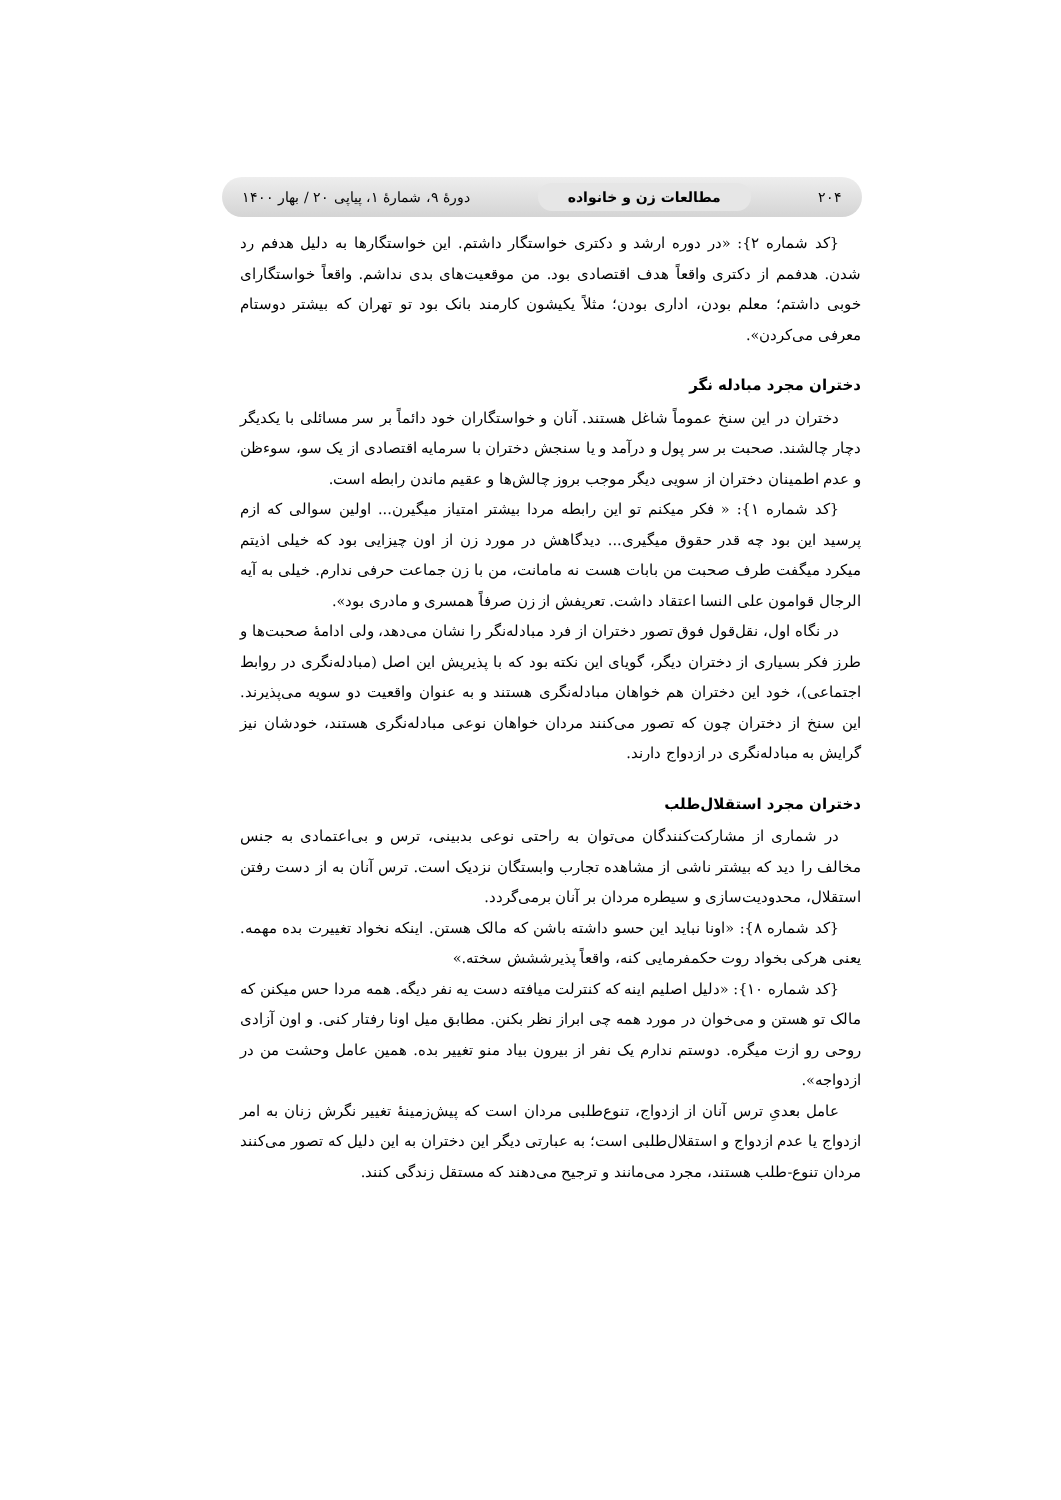۲۰۴ مطالعات زن و خانواده دورهٔ ۹، شمارهٔ ۱، پیاپی ۲۰ / بهار ۱۴۰۰
{کد شماره ۲}: «در دوره ارشد و دکتری خواستگار داشتم. این خواستگارها به دلیل هدفم رد شدن. هدفمم از دکتری واقعاً هدف اقتصادی بود. من موقعیت‌های بدی نداشم. واقعاً خواستگارای خوبی داشتم؛ معلم بودن، اداری بودن؛ مثلاً یکیشون کارمند بانک بود تو تهران که بیشتر دوستام معرفی می‌کردن».
دختران مجرد مبادله نگر
دختران در این سنخ عموماً شاغل هستند. آنان و خواستگاران خود دائماً بر سر مسائلی با یکدیگر دچار چالشند. صحبت بر سر پول و درآمد و یا سنجش دختران با سرمایه اقتصادی از یک سو، سوءظن و عدم اطمینان دختران از سویی دیگر موجب بروز چالش‌ها و عقیم ماندن رابطه است.
{کد شماره ۱}: « فکر میکنم تو این رابطه مردا بیشتر امتیاز میگیرن... اولین سوالی که ازم پرسید این بود چه قدر حقوق میگیری... دیدگاهش در مورد زن از اون چیزایی بود که خیلی اذیتم میکرد میگفت طرف صحبت من بابات هست نه مامانت، من با زن جماعت حرفی ندارم. خیلی به آیه الرجال قوامون علی النسا اعتقاد داشت. تعریفش از زن صرفاً همسری و مادری بود».
در نگاه اول، نقل‌قول فوق تصور دختران از فرد مبادله‌نگر را نشان می‌دهد، ولی ادامهٔ صحبت‌ها و طرز فکر بسیاری از دختران دیگر، گویای این نکته بود که با پذیریش این اصل (مبادله‌نگری در روابط اجتماعی)، خود این دختران هم خواهان مبادله‌نگری هستند و به عنوان واقعیت دو سویه می‌پذیرند. این سنخ از دختران چون که تصور می‌کنند مردان خواهان نوعی مبادله‌نگری هستند، خودشان نیز گرایش به مبادله‌نگری در ازدواج دارند.
دختران مجرد استقلال‌طلب
در شماری از مشارکت‌کنندگان می‌توان به راحتی نوعی بدبینی، ترس و بی‌اعتمادی به جنس مخالف را دید که بیشتر ناشی از مشاهده تجارب وابستگان نزدیک است. ترس آنان به از دست رفتن استقلال، محدودیت‌سازی و سیطره مردان بر آنان برمی‌گردد.
{کد شماره ۸}: «اونا نباید این حسو داشته باشن که مالک هستن. اینکه نخواد تغییرت بده مهمه. یعنی هرکی بخواد روت حکمفرمایی کنه، واقعاً پذیرششش سخته.»
{کد شماره ۱۰}: «دلیل اصلیم اینه که کنترلت میافته دست یه نفر دیگه. همه مردا حس میکنن که مالک تو هستن و می‌خوان در مورد همه چی ابراز نظر بکنن. مطابق میل اونا رفتار کنی. و اون آزادی روحی رو ازت میگره. دوستم ندارم یک نفر از بیرون بیاد منو تغییر بده. همین عامل وحشت من در ازدواجه».
عامل بعدیِ ترس آنان از ازدواج، تنوع‌طلبی مردان است که پیش‌زمینهٔ تغییر نگرش زنان به امر ازدواج یا عدم ازدواج و استقلال‌طلبی است؛ به عبارتی دیگر این دختران به این دلیل که تصور می‌کنند مردان تنوع-طلب هستند، مجرد می‌مانند و ترجیح می‌دهند که مستقل زندگی کنند.